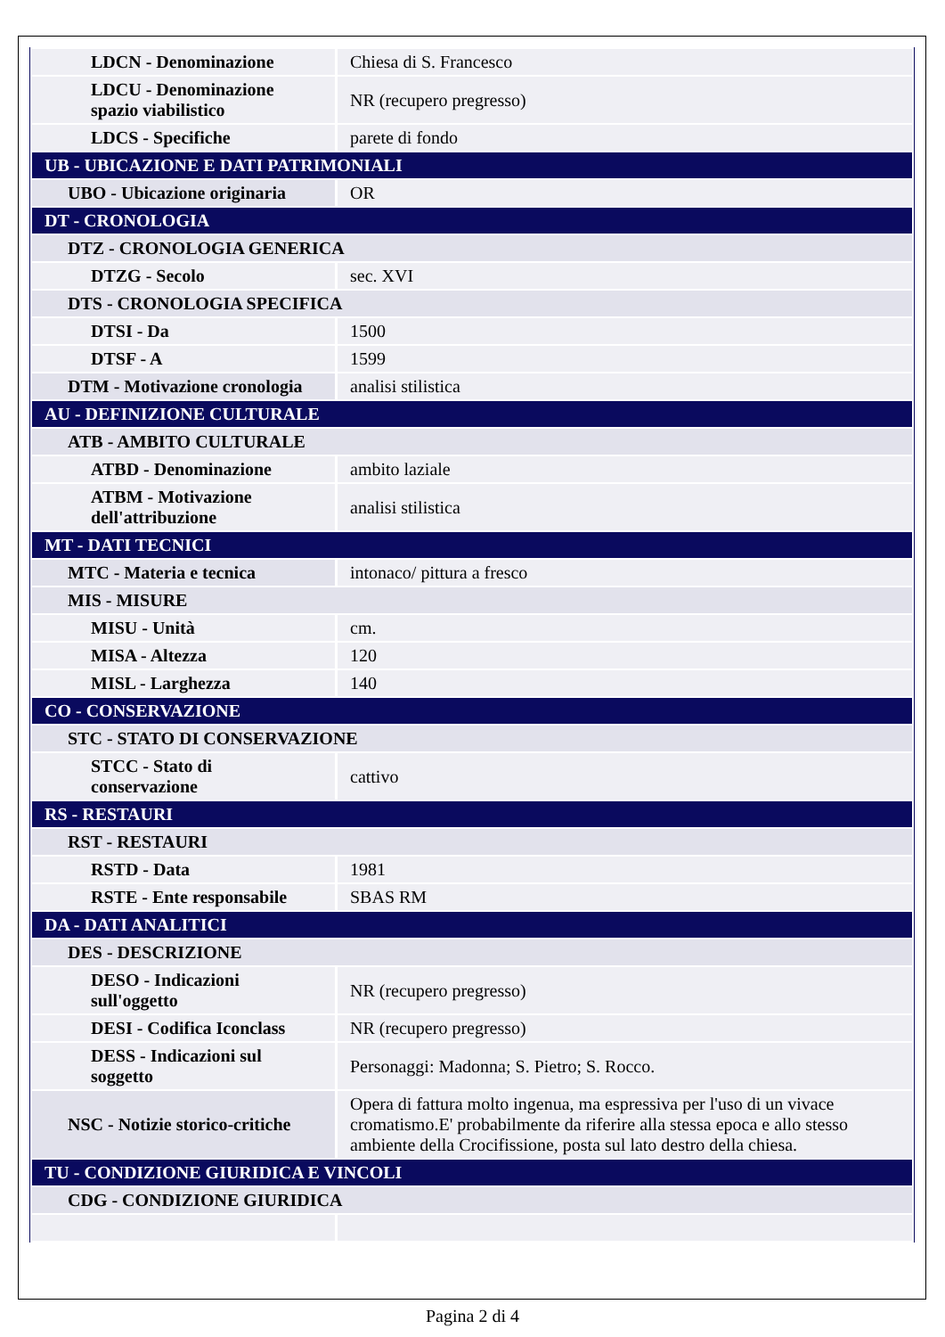| LDCN - Denominazione | Chiesa di S. Francesco |
| LDCU - Denominazione spazio viabilistico | NR (recupero pregresso) |
| LDCS - Specifiche | parete di fondo |
| UB - UBICAZIONE E DATI PATRIMONIALI | |
| UBO - Ubicazione originaria | OR |
| DT - CRONOLOGIA | |
| DTZ - CRONOLOGIA GENERICA | |
| DTZG - Secolo | sec. XVI |
| DTS - CRONOLOGIA SPECIFICA | |
| DTSI - Da | 1500 |
| DTSF - A | 1599 |
| DTM - Motivazione cronologia | analisi stilistica |
| AU - DEFINIZIONE CULTURALE | |
| ATB - AMBITO CULTURALE | |
| ATBD - Denominazione | ambito laziale |
| ATBM - Motivazione dell'attribuzione | analisi stilistica |
| MT - DATI TECNICI | |
| MTC - Materia e tecnica | intonaco/ pittura a fresco |
| MIS - MISURE | |
| MISU - Unità | cm. |
| MISA - Altezza | 120 |
| MISL - Larghezza | 140 |
| CO - CONSERVAZIONE | |
| STC - STATO DI CONSERVAZIONE | |
| STCC - Stato di conservazione | cattivo |
| RS - RESTAURI | |
| RST - RESTAURI | |
| RSTD - Data | 1981 |
| RSTE - Ente responsabile | SBAS RM |
| DA - DATI ANALITICI | |
| DES - DESCRIZIONE | |
| DESO - Indicazioni sull'oggetto | NR (recupero pregresso) |
| DESI - Codifica Iconclass | NR (recupero pregresso) |
| DESS - Indicazioni sul soggetto | Personaggi: Madonna; S. Pietro; S. Rocco. |
| NSC - Notizie storico-critiche | Opera di fattura molto ingenua, ma espressiva per l'uso di un vivace cromatismo.E' probabilmente da riferire alla stessa epoca e allo stesso ambiente della Crocifissione, posta sul lato destro della chiesa. |
| TU - CONDIZIONE GIURIDICA E VINCOLI | |
| CDG - CONDIZIONE GIURIDICA | |
Pagina 2 di 4